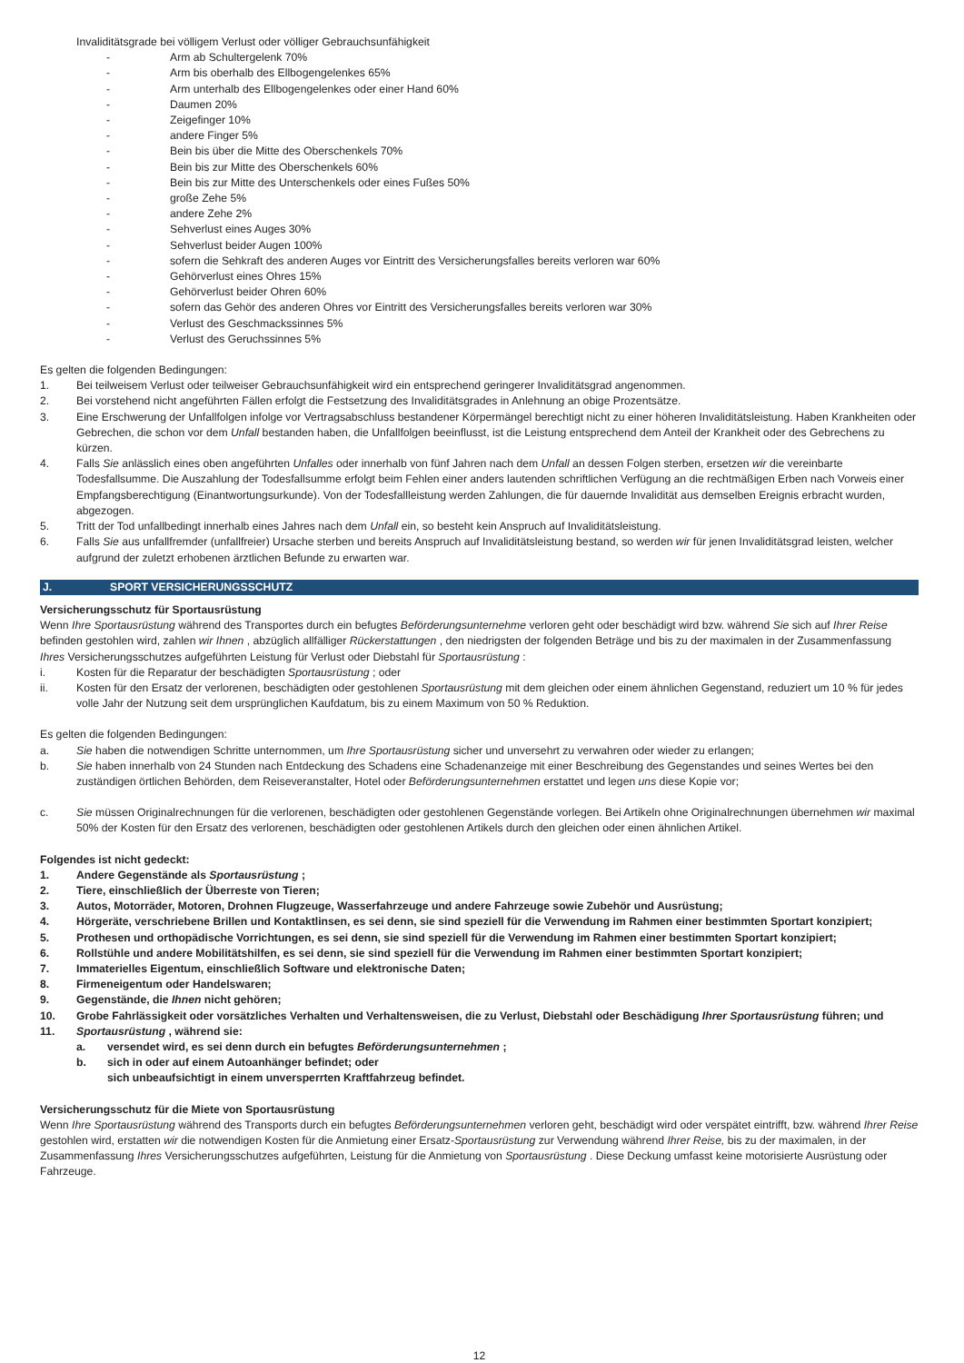Invaliditätsgrade bei völligem Verlust oder völliger Gebrauchsunfähigkeit
- Arm ab Schultergelenk 70%
- Arm bis oberhalb des Ellbogengelenkes 65%
- Arm unterhalb des Ellbogengelenkes oder einer Hand 60%
- Daumen 20%
- Zeigefinger 10%
- andere Finger 5%
- Bein bis über die Mitte des Oberschenkels 70%
- Bein bis zur Mitte des Oberschenkels 60%
- Bein bis zur Mitte des Unterschenkels oder eines Fußes 50%
- große Zehe 5%
- andere Zehe 2%
- Sehverlust eines Auges 30%
- Sehverlust beider Augen 100%
- sofern die Sehkraft des anderen Auges vor Eintritt des Versicherungsfalles bereits verloren war 60%
- Gehörverlust eines Ohres 15%
- Gehörverlust beider Ohren 60%
- sofern das Gehör des anderen Ohres vor Eintritt des Versicherungsfalles bereits verloren war 30%
- Verlust des Geschmackssinnes 5%
- Verlust des Geruchssinnes 5%
Es gelten die folgenden Bedingungen:
1. Bei teilweisem Verlust oder teilweiser Gebrauchsunfähigkeit wird ein entsprechend geringerer Invaliditätsgrad angenommen.
2. Bei vorstehend nicht angeführten Fällen erfolgt die Festsetzung des Invaliditätsgrades in Anlehnung an obige Prozentsätze.
3. Eine Erschwerung der Unfallfolgen infolge vor Vertragsabschluss bestandener Körpermängel berechtigt nicht zu einer höheren Invaliditätsleistung. Haben Krankheiten oder Gebrechen, die schon vor dem Unfall bestanden haben, die Unfallfolgen beeinflusst, ist die Leistung entsprechend dem Anteil der Krankheit oder des Gebrechens zu kürzen.
4. Falls Sie anlässlich eines oben angeführten Unfalles oder innerhalb von fünf Jahren nach dem Unfall an dessen Folgen sterben, ersetzen wir die vereinbarte Todesfallsumme. Die Auszahlung der Todesfallsumme erfolgt beim Fehlen einer anders lautenden schriftlichen Verfügung an die rechtmäßigen Erben nach Vorweis einer Empfangsberechtigung (Einantwortungsurkunde). Von der Todesfallleistung werden Zahlungen, die für dauernde Invalidität aus demselben Ereignis erbracht wurden, abgezogen.
5. Tritt der Tod unfallbedingt innerhalb eines Jahres nach dem Unfall ein, so besteht kein Anspruch auf Invaliditätsleistung.
6. Falls Sie aus unfallfremder (unfallfreier) Ursache sterben und bereits Anspruch auf Invaliditätsleistung bestand, so werden wir für jenen Invaliditätsgrad leisten, welcher aufgrund der zuletzt erhobenen ärztlichen Befunde zu erwarten war.
J. SPORT VERSICHERUNGSSCHUTZ
Versicherungsschutz für Sportausrüstung
Wenn Ihre Sportausrüstung während des Transportes durch ein befugtes Beförderungsunternehme verloren geht oder beschädigt wird bzw. während Sie sich auf Ihrer Reise befinden gestohlen wird, zahlen wir Ihnen , abzüglich allfälliger Rückerstattungen , den niedrigsten der folgenden Beträge und bis zu der maximalen in der Zusammenfassung Ihres Versicherungsschutzes aufgeführten Leistung für Verlust oder Diebstahl für Sportausrüstung :
i. Kosten für die Reparatur der beschädigten Sportausrüstung ; oder
ii. Kosten für den Ersatz der verlorenen, beschädigten oder gestohlenen Sportausrüstung mit dem gleichen oder einem ähnlichen Gegenstand, reduziert um 10 % für jedes volle Jahr der Nutzung seit dem ursprünglichen Kaufdatum, bis zu einem Maximum von 50 % Reduktion.
Es gelten die folgenden Bedingungen:
a. Sie haben die notwendigen Schritte unternommen, um Ihre Sportausrüstung sicher und unversehrt zu verwahren oder wieder zu erlangen;
b. Sie haben innerhalb von 24 Stunden nach Entdeckung des Schadens eine Schadenanzeige mit einer Beschreibung des Gegenstandes und seines Wertes bei den zuständigen örtlichen Behörden, dem Reiseveranstalter, Hotel oder Beförderungsunternehmen erstattet und legen uns diese Kopie vor;
c. Sie müssen Originalrechnungen für die verlorenen, beschädigten oder gestohlenen Gegenstände vorlegen. Bei Artikeln ohne Originalrechnungen übernehmen wir maximal 50% der Kosten für den Ersatz des verlorenen, beschädigten oder gestohlenen Artikels durch den gleichen oder einen ähnlichen Artikel.
Folgendes ist nicht gedeckt:
1. Andere Gegenstände als Sportausrüstung ;
2. Tiere, einschließlich der Überreste von Tieren;
3. Autos, Motorräder, Motoren, Drohnen Flugzeuge, Wasserfahrzeuge und andere Fahrzeuge sowie Zubehör und Ausrüstung;
4. Hörgeräte, verschriebene Brillen und Kontaktlinsen, es sei denn, sie sind speziell für die Verwendung im Rahmen einer bestimmten Sportart konzipiert;
5. Prothesen und orthopädische Vorrichtungen, es sei denn, sie sind speziell für die Verwendung im Rahmen einer bestimmten Sportart konzipiert;
6. Rollstühle und andere Mobilitätshilfen, es sei denn, sie sind speziell für die Verwendung im Rahmen einer bestimmten Sportart konzipiert;
7. Immaterielles Eigentum, einschließlich Software und elektronische Daten;
8. Firmeneigentum oder Handelswaren;
9. Gegenstände, die Ihnen nicht gehören;
10. Grobe Fahrlässigkeit oder vorsätzliches Verhalten und Verhaltensweisen, die zu Verlust, Diebstahl oder Beschädigung Ihrer Sportausrüstung führen; und
11. Sportausrüstung , während sie:
a. versendet wird, es sei denn durch ein befugtes Beförderungsunternehmen ;
b. sich in oder auf einem Autoanhänger befindet; oder
sich unbeaufsichtigt in einem unversperrten Kraftfahrzeug befindet.
Versicherungsschutz für die Miete von Sportausrüstung
Wenn Ihre Sportausrüstung während des Transports durch ein befugtes Beförderungsunternehmen verloren geht, beschädigt wird oder verspätet eintrifft, bzw. während Ihrer Reise gestohlen wird, erstatten wir die notwendigen Kosten für die Anmietung einer Ersatz-Sportausrüstung zur Verwendung während Ihrer Reise, bis zu der maximalen, in der Zusammenfassung Ihres Versicherungsschutzes aufgeführten, Leistung für die Anmietung von Sportausrüstung . Diese Deckung umfasst keine motorisierte Ausrüstung oder Fahrzeuge.
12